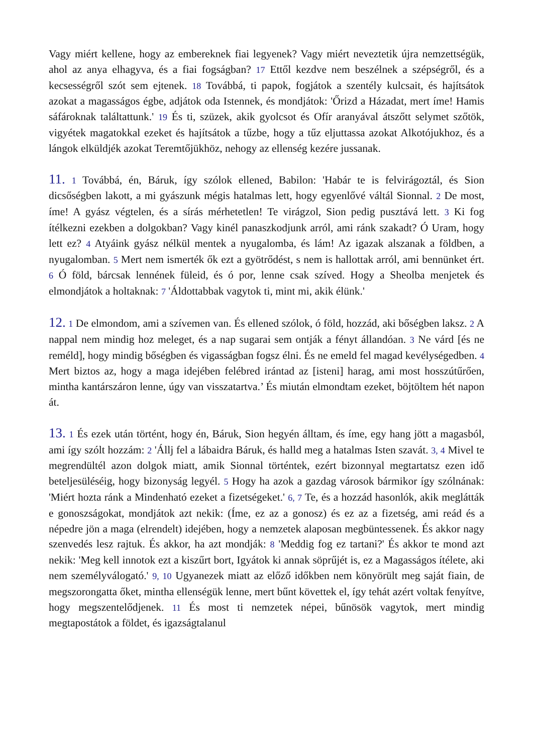Vagy miért kellene, hogy az embereknek fiai legyenek? Vagy miért neveztetik újra nemzettségük, ahol az anya elhagyva, és a fiai fogságban? 17 Ettől kezdve nem beszélnek a szépségről, és a kecsességről szót sem ejtenek. 18 Továbbá, ti papok, fogjátok a szentély kulcsait, és hajítsátok azokat a magasságos égbe, adjátok oda Istennek, és mondjátok: 'Őrizd a Házadat, mert íme! Hamis sáfároknak találtattunk.' 19 És ti, szüzek, akik gyolcsot és Ofír aranyával átszőtt selymet szőtök, vigyétek magatokkal ezeket és hajítsátok a tűzbe, hogy a tűz eljuttassa azokat Alkotójukhoz, és a lángok elküldjék azokat Teremtőjükhöz, nehogy az ellenség kezére jussanak.
11. 1 Továbbá, én, Báruk, így szólok ellened, Babilon: 'Habár te is felvirágoztál, és Sion dicsőségben lakott, a mi gyászunk mégis hatalmas lett, hogy egyenlővé váltál Sionnal. 2 De most, íme! A gyász végtelen, és a sírás mérhetetlen! Te virágzol, Sion pedig pusztává lett. 3 Ki fog ítélkezni ezekben a dolgokban? Vagy kinél panaszkodjunk arról, ami ránk szakadt? Ó Uram, hogy lett ez? 4 Atyáink gyász nélkül mentek a nyugalomba, és lám! Az igazak alszanak a földben, a nyugalomban. 5 Mert nem ismerték ők ezt a gyötrődést, s nem is hallottak arról, ami bennünket ért. 6 Ó föld, bárcsak lennének füleid, és ó por, lenne csak szíved. Hogy a Sheolba menjetek és elmondjátok a holtaknak: 7 'Áldottabbak vagytok ti, mint mi, akik élünk.'
12. 1 De elmondom, ami a szívemen van. És ellened szólok, ó föld, hozzád, aki bőségben laksz. 2 A nappal nem mindig hoz meleget, és a nap sugarai sem ontják a fényt állandóan. 3 Ne várd [és ne reméld], hogy mindig bőségben és vigasságban fogsz élni. És ne emeld fel magad kevélységedben. 4 Mert biztos az, hogy a maga idejében felébred irántad az [isteni] harag, ami most hosszútűrően, mintha kantárszáron lenne, úgy van visszatartva.’ És miután elmondtam ezeket, böjtöltem hét napon át.
13. 1 És ezek után történt, hogy én, Báruk, Sion hegyén álltam, és íme, egy hang jött a magasból, ami így szólt hozzám: 2 'Állj fel a lábaidra Báruk, és halld meg a hatalmas Isten szavát. 3, 4 Mivel te megrendültél azon dolgok miatt, amik Sionnal történtek, ezért bizonnyal megtartatsz ezen idő beteljesüléséig, hogy bizonyság legyél. 5 Hogy ha azok a gazdag városok bármikor így szólnának: 'Miért hozta ránk a Mindenható ezeket a fizetségeket.' 6, 7 Te, és a hozzád hasonlók, akik meglátták e gonoszságokat, mondjátok azt nekik: (Íme, ez az a gonosz) és ez az a fizetség, ami reád és a népedre jön a maga (elrendelt) idejében, hogy a nemzetek alaposan megbüntessenek. És akkor nagy szenvedés lesz rajtuk. És akkor, ha azt mondják: 8 'Meddig fog ez tartani?' És akkor te mond azt nekik: 'Meg kell innotok ezt a kiszűrt bort, Igyátok ki annak söprűjét is, ez a Magasságos ítélete, aki nem személyválogató.' 9, 10 Ugyanezek miatt az előző időkben nem könyörült meg saját fiain, de megszorongatta őket, mintha ellenségük lenne, mert bűnt követtek el, így tehát azért voltak fenyítve, hogy megszentelődjenek. 11 És most ti nemzetek népei, bűnösök vagytok, mert mindig megtapostátok a földet, és igazságtalanul